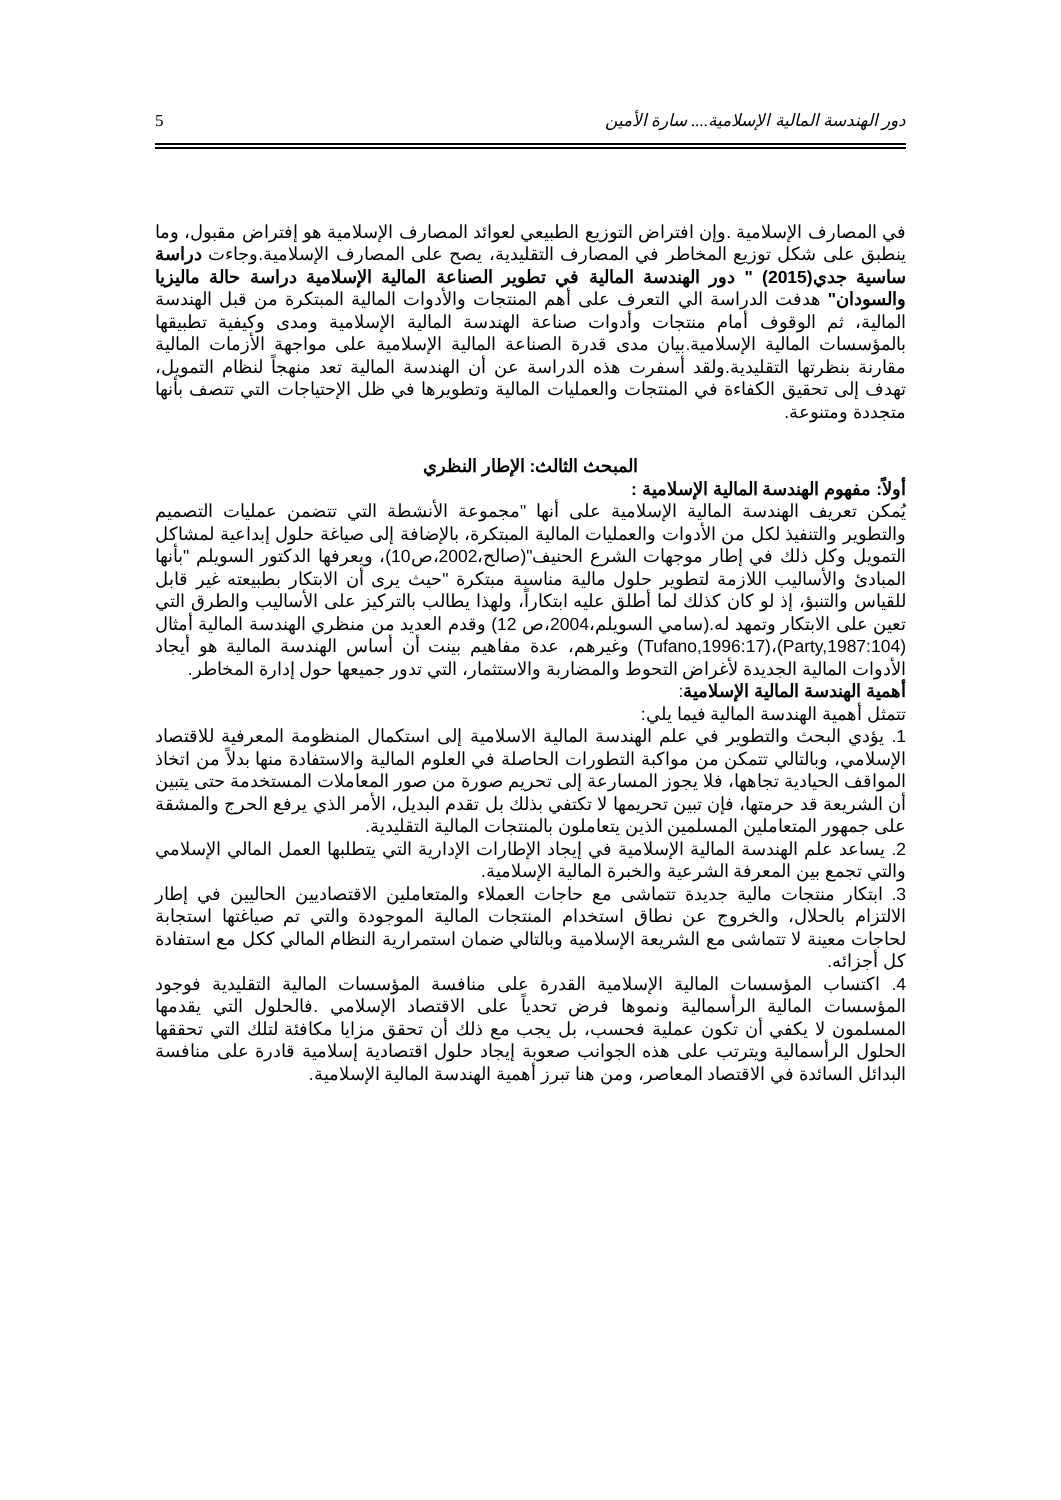دور الهندسة المالية الإسلامية.... سارة الأمين 5
في المصارف الإسلامية .وإن افتراض التوزيع الطبيعي لعوائد المصارف الإسلامية هو إفتراض مقبول، وما ينطبق على شكل توزيع المخاطر في المصارف التقليدية، يصح على المصارف الإسلامية.وجاءت دراسة ساسية جدي(2015) " دور الهندسة المالية في تطوير الصناعة المالية الإسلامية دراسة حالة ماليزيا والسودان" هدفت الدراسة الي التعرف على أهم المنتجات والأدوات المالية المبتكرة من قبل الهندسة المالية، ثم الوقوف أمام منتجات وأدوات صناعة الهندسة المالية الإسلامية ومدى وكيفية تطبيقها بالمؤسسات المالية الإسلامية.بيان مدى قدرة الصناعة المالية الإسلامية على مواجهة الأزمات المالية مقارنة بنظرتها التقليدية.ولقد أسفرت هذه الدراسة عن أن الهندسة المالية تعد منهجاً لنظام التمويل، تهدف إلى تحقيق الكفاءة في المنتجات والعمليات المالية وتطويرها في ظل الإحتياجات التي تتصف بأنها متجددة ومتنوعة.
المبحث الثالث: الإطار النظري
أولاً: مفهوم الهندسة المالية الإسلامية :
يُمكن تعريف الهندسة المالية الإسلامية على أنها "مجموعة الأنشطة التي تتضمن عمليات التصميم والتطوير والتنفيذ لكل من الأدوات والعمليات المالية المبتكرة، بالإضافة إلى صياغة حلول إبداعية لمشاكل التمويل وكل ذلك في إطار موجهات الشرع الحنيف"(صالح،2002،ص10)، ويعرفها الدكتور السويلم "بأنها المبادئ والأساليب اللازمة لتطوير حلول مالية مناسبة مبتكرة "حيث يرى أن الابتكار بطبيعته غير قابل للقياس والتنبؤ، إذ لو كان كذلك لما أطلق عليه ابتكاراً، ولهذا يطالب بالتركيز على الأساليب والطرق التي تعين على الابتكار وتمهد له.(سامي السويلم،2004،ص 12) وقدم العديد من منظري الهندسة المالية أمثال (Party,1987:104)،(Tufano,1996:17) وغيرهم، عدة مفاهيم بينت أن أساس الهندسة المالية هو أيجاد الأدوات المالية الجديدة لأغراض التحوط والمضاربة والاستثمار، التي تدور جميعها حول إدارة المخاطر.
أهمية الهندسة المالية الإسلامية:
تتمثل أهمية الهندسة المالية فيما يلي:
1. يؤدي البحث والتطوير في علم الهندسة المالية الاسلامية إلى استكمال المنظومة المعرفية للاقتصاد الإسلامي، وبالتالي تتمكن من مواكبة التطورات الحاصلة في العلوم المالية والاستفادة منها بدلاً من اتخاذ المواقف الحيادية تجاهها، فلا يجوز المسارعة إلى تحريم صورة من صور المعاملات المستخدمة حتى يتبين أن الشريعة قد حرمتها، فإن تبين تحريمها لا تكتفي بذلك بل تقدم البديل، الأمر الذي يرفع الحرج والمشقة على جمهور المتعاملين المسلمين الذين يتعاملون بالمنتجات المالية التقليدية.
2. يساعد علم الهندسة المالية الإسلامية في إيجاد الإطارات الإدارية التي يتطلبها العمل المالي الإسلامي والتي تجمع بين المعرفة الشرعية والخبرة المالية الإسلامية.
3. ابتكار منتجات مالية جديدة تتماشى مع حاجات العملاء والمتعاملين الاقتصاديين الحاليين في إطار الالتزام بالحلال، والخروج عن نطاق استخدام المنتجات المالية الموجودة والتي تم صياغتها استجابة لحاجات معينة لا تتماشى مع الشريعة الإسلامية وبالتالي ضمان استمرارية النظام المالي ككل مع استفادة كل أجزائه.
4. اكتساب المؤسسات المالية الإسلامية القدرة على منافسة المؤسسات المالية التقليدية فوجود المؤسسات المالية الرأسمالية ونموها فرض تحدياً على الاقتصاد الإسلامي .فالحلول التي يقدمها المسلمون لا يكفي أن تكون عملية فحسب، بل يجب مع ذلك أن تحقق مزايا مكافئة لتلك التي تحققها الحلول الرأسمالية ويترتب على هذه الجوانب صعوبة إيجاد حلول اقتصادية إسلامية قادرة على منافسة البدائل السائدة في الاقتصاد المعاصر، ومن هنا تبرز أهمية الهندسة المالية الإسلامية.